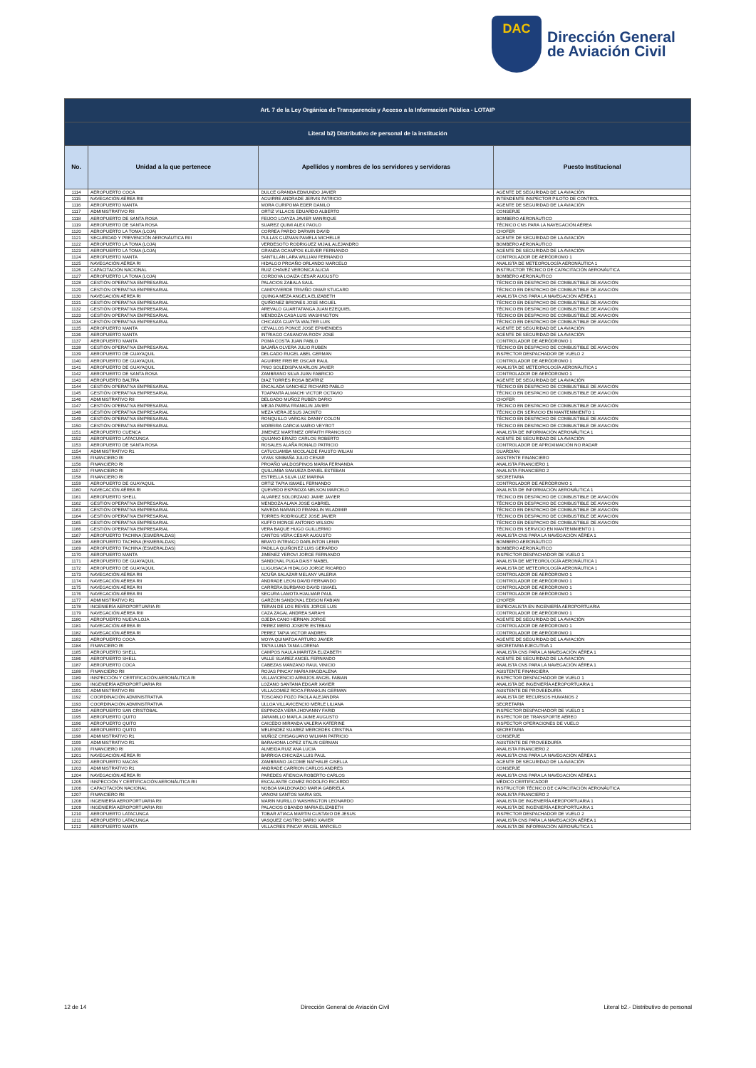DAC
Dirección General
de Aviación Civil
| Art. 7 de la Ley Orgánica de Transparencia y Acceso a la Información Pública - LOTAIP | | | |
| --- | --- | --- | --- |
| Literal b2) Distributivo de personal de la institución | | | |
| No. | Unidad a la que pertenece | Apellidos y nombres de los servidores y servidoras | Puesto Institucional |
| 1114 | AEROPUERTO COCA | DULCE GRANDA EDMUNDO JAVIER | AGENTE DE SEGURIDAD DE LA AVIACIÓN |
| 1115 | NAVEGACIÓN AÉREA RIII | AGUIRRE ANDRADE JERVIS PATRICIO | INTENDENTE INSPECTOR PILOTO DE CONTROL |
| 1116 | AEROPUERTO MANTA | MORA CURIPOMA EDER DANILO | AGENTE DE SEGURIDAD DE LA AVIACIÓN |
| 1117 | ADMINISTRATIVO RII | ORTIZ VILLACIS EDUARDO ALBERTO | CONSERJE |
| 1118 | AEROPUERTO DE SANTA ROSA | FEIJOO LOAYZA JAVIER MANRIQUE | BOMBERO AERONÁUTICO |
| 1119 | AEROPUERTO DE SANTA ROSA | SUAREZ QUIMI ALEX PAOLO | TÉCNICO CNS PARA LA NAVEGACIÓN AÉREA |
| 1120 | AEROPUERTO LA TOMA (LOJA) | CORREA PARDO DARWIN DAVID | CHOFER |
| 1121 | SEGURIDAD Y PREVENCIÓN AERONÁUTICA RIII | PULLAS GUZMAN PAMELA MICHELLE | AGENTE DE SEGURIDAD DE LA AVIACIÓN |
| 1122 | AEROPUERTO LA TOMA (LOJA) | VERDESOTO RODRIGUEZ MIJAIL ALEJANDRO | BOMBERO AERONÁUTICO |
| 1123 | AEROPUERTO LA TOMA (LOJA) | GRANDA OCAMPOS KLEVER FERNANDO | AGENTE DE SEGURIDAD DE LA AVIACIÓN |
| 1124 | AEROPUERTO MANTA | SANTILLAN LARA WILLIAM FERNANDO | CONTROLADOR DE AERÓDROMO 1 |
| 1125 | NAVEGACIÓN AÉREA RI | HIDALGO PROAÑO ORLANDO MARCELO | ANALISTA DE METEOROLOGÍA AERONÁUTICA 1 |
| 1126 | CAPACITACIÓN NACIONAL | RUIZ CHAVEZ VERONICA ALICIA | INSTRUCTOR TÉCNICO DE CAPACITACIÓN AERONÁUTICA |
| 1127 | AEROPUERTO LA TOMA (LOJA) | CORDOVA LOAIZA CESAR AUGUSTO | BOMBERO AERONÁUTICO |
| 1128 | GESTIÓN OPERATIVA EMPRESARIAL | PALACIOS ZABALA SAUL | TÉCNICO EN DESPACHO DE COMBUSTIBLE DE AVIACIÓN |
| 1129 | GESTIÓN OPERATIVA EMPRESARIAL | CAMPOVERDE TRIVIÑO OMAR STUGARD | TÉCNICO EN DESPACHO DE COMBUSTIBLE DE AVIACIÓN |
| 1130 | NAVEGACIÓN AÉREA RI | QUINGA MEZA ANGELA ELIZABETH | ANALISTA CNS PARA LA NAVEGACIÓN AÉREA 1 |
| 1131 | GESTIÓN OPERATIVA EMPRESARIAL | QUIÑONEZ BRIONES JOSE MIGUEL | TÉCNICO EN DESPACHO DE COMBUSTIBLE DE AVIACIÓN |
| 1132 | GESTIÓN OPERATIVA EMPRESARIAL | AREVALO GUARTATANGA JUAN EZEQUIEL | TÉCNICO EN DESPACHO DE COMBUSTIBLE DE AVIACIÓN |
| 1133 | GESTIÓN OPERATIVA EMPRESARIAL | MENDOZA CASA LUIS WASHINGTON | TÉCNICO EN DESPACHO DE COMBUSTIBLE DE AVIACIÓN |
| 1134 | GESTIÓN OPERATIVA EMPRESARIAL | CHICAIZA GUAYTA WALTER LUIS | TÉCNICO EN DESPACHO DE COMBUSTIBLE DE AVIACIÓN |
| 1135 | AEROPUERTO MANTA | CEVALLOS PONCE JOSE EPIMENIDES | AGENTE DE SEGURIDAD DE LA AVIACIÓN |
| 1136 | AEROPUERTO MANTA | INTRIAGO CASANOVA RODY JOSE | AGENTE DE SEGURIDAD DE LA AVIACIÓN |
| 1137 | AEROPUERTO MANTA | POMA COSTA JUAN PABLO | CONTROLADOR DE AERÓDROMO 1 |
| 1138 | GESTIÓN OPERATIVA EMPRESARIAL | BAJAÑA OLVERA JULIO RUBEN | TÉCNICO EN DESPACHO DE COMBUSTIBLE DE AVIACIÓN |
| 1139 | AEROPUERTO DE GUAYAQUIL | DELGADO RUGEL ABEL GERMAN | INSPECTOR DESPACHADOR DE VUELO 2 |
| 1140 | AEROPUERTO DE GUAYAQUIL | AGUIRRE FREIRE OSCAR RAUL | CONTROLADOR DE AERÓDROMO 1 |
| 1141 | AEROPUERTO DE GUAYAQUIL | PINO SOLEDISPA MARLON JAVIER | ANALISTA DE METEOROLOGÍA AERONÁUTICA 1 |
| 1142 | AEROPUERTO DE SANTA ROSA | ZAMBRANO SILVA JUAN FABRICIO | CONTROLADOR DE AERÓDROMO 1 |
| 1143 | AEROPUERTO BALTRA | DIAZ TORRES ROSA BEATRIZ | AGENTE DE SEGURIDAD DE LA AVIACIÓN |
| 1144 | GESTIÓN OPERATIVA EMPRESARIAL | ENCALADA SANCHEZ RICHARD PABLO | TÉCNICO EN DESPACHO DE COMBUSTIBLE DE AVIACIÓN |
| 1145 | GESTIÓN OPERATIVA EMPRESARIAL | TOAPANTA ALMACHI VICTOR OCTAVIO | TÉCNICO EN DESPACHO DE COMBUSTIBLE DE AVIACIÓN |
| 1146 | ADMINISTRATIVO RII | DELGADO MUÑOZ RUBEN DARIO | CHOFER |
| 1147 | GESTIÓN OPERATIVA EMPRESARIAL | MEJIA PARRA FRANKLIN JAVIER | TÉCNICO EN DESPACHO DE COMBUSTIBLE DE AVIACIÓN |
| 1148 | GESTIÓN OPERATIVA EMPRESARIAL | MEZA VERA JESUS JACINTO | TÉCNICO EN SERVICIO EN MANTENIMIENTO 1 |
| 1149 | GESTIÓN OPERATIVA EMPRESARIAL | RONQUILLO VARGAS DANNY COLON | TÉCNICO EN DESPACHO DE COMBUSTIBLE DE AVIACIÓN |
| 1150 | GESTIÓN OPERATIVA EMPRESARIAL | MOREIRA GARCIA MARIO VEYROT | TÉCNICO EN DESPACHO DE COMBUSTIBLE DE AVIACIÓN |
| 1151 | AEROPUERTO CUENCA | JIMENEZ MARTINEZ ORFAITH FRANCISCO | ANALISTA DE INFORMACIÓN AERONÁUTICA 1 |
| 1152 | AEROPUERTO LATACUNGA | QUIJANO ERAZO CARLOS ROBERTO | AGENTE DE SEGURIDAD DE LA AVIACIÓN |
| 1153 | AEROPUERTO DE SANTA ROSA | ROSALES ALAÑA RONALD PATRICIO | CONTROLADOR DE APROXIMACIÓN NO RADAR |
| 1154 | ADMINISTRATIVO R1 | CATUCUAMBA NICOLALDE FAUSTO WILIAN | GUARDIÁN |
| 1155 | FINANCIERO RI | VIVAS SIMBAÑA JULIO CESAR | ASISTENTE FINANCIERO |
| 1156 | FINANCIERO RI | PROAÑO VALDOSPINOS MARIA FERNANDA | ANALISTA FINANCIERO 1 |
| 1157 | FINANCIERO RI | QUILUMBA SAMUEZA DANIEL ESTEBAN | ANALISTA FINANCIERO 2 |
| 1158 | FINANCIERO RI | ESTRELLA SILVA LUZ MARINA | SECRETARIA |
| 1159 | AEROPUERTO DE GUAYAQUIL | ORTIZ TAPIA ISMAEL FERNANDO | CONTROLADOR DE AERÓDROMO 1 |
| 1160 | NAVEGACIÓN AÉREA RI | QUEVEDO ESPINOZA NELSON MARCELO | ANALISTA DE INFORMACIÓN AERONÁUTICA 1 |
| 1161 | AEROPUERTO SHELL | ALVAREZ SOLORZANO JAIME JAVIER | TÉCNICO EN DESPACHO DE COMBUSTIBLE DE AVIACIÓN |
| 1162 | GESTIÓN OPERATIVA EMPRESARIAL | MENDOZA ALAVA JOSE GABRIEL | TÉCNICO EN DESPACHO DE COMBUSTIBLE DE AVIACIÓN |
| 1163 | GESTIÓN OPERATIVA EMPRESARIAL | NAVEDA NARANJO FRANKLIN WLADIMIR | TÉCNICO EN DESPACHO DE COMBUSTIBLE DE AVIACIÓN |
| 1164 | GESTIÓN OPERATIVA EMPRESARIAL | TORRES RODRIGUEZ JOSE JAVIER | TÉCNICO EN DESPACHO DE COMBUSTIBLE DE AVIACIÓN |
| 1165 | GESTIÓN OPERATIVA EMPRESARIAL | KUFFO MONGE ANTONIO WILSON | TÉCNICO EN DESPACHO DE COMBUSTIBLE DE AVIACIÓN |
| 1166 | GESTIÓN OPERATIVA EMPRESARIAL | VERA BAQUE HUGO GUILLERMO | TÉCNICO EN SERVICIO EN MANTENIMIENTO 1 |
| 1167 | AEROPUERTO TACHINA (ESMERALDAS) | CANTOS VERA CESAR AUGUSTO | ANALISTA CNS PARA LA NAVEGACIÓN AÉREA 1 |
| 1168 | AEROPUERTO TACHINA (ESMERALDAS) | BRAVO INTRIAGO DARLINTON LENIN | BOMBERO AERONÁUTICO |
| 1169 | AEROPUERTO TACHINA (ESMERALDAS) | PADILLA QUIÑONEZ LUIS GERARDO | BOMBERO AERONÁUTICO |
| 1170 | AEROPUERTO MANTA | JIMENEZ YEROVI JORGE FERNANDO | INSPECTOR DESPACHADOR DE VUELO 1 |
| 1171 | AEROPUERTO DE GUAYAQUIL | SANDOVAL PUGA DAISY MABEL | ANALISTA DE METEOROLOGÍA AERONÁUTICA 1 |
| 1172 | AEROPUERTO DE GUAYAQUIL | LLIGUISACA HIDALGO JORGE RICARDO | ANALISTA DE METEOROLOGÍA AERONÁUTICA 1 |
| 1173 | NAVEGACIÓN AÉREA RII | ACUÑA SALAZAR MELANY VALERIA | CONTROLADOR DE AERÓDROMO 1 |
| 1174 | NAVEGACIÓN AÉREA RII | ANDRADE LEON DAVID FERNANDO | CONTROLADOR DE AERÓDROMO 1 |
| 1175 | NAVEGACIÓN AÉREA RII | CARRERA BURBANO DAVID ISMAEL | CONTROLADOR DE AERÓDROMO 1 |
| 1176 | NAVEGACIÓN AÉREA RII | SEGURA LAMOTA HJALMAR PAUL | CONTROLADOR DE AERÓDROMO 1 |
| 1177 | ADMINISTRATIVO R1 | GARZON SANDOVAL EDISON FABIAN | CHOFER |
| 1178 | INGENIERÍA AEROPORTUARIA RI | TERAN DE LOS REYES JORGE LUIS | ESPECIALISTA EN INGENIERÍA AEROPORTUARIA |
| 1179 | NAVEGACIÓN AÉREA RIII | CAZA ZAGAL ANDREA SARAHI | CONTROLADOR DE AERÓDROMO 1 |
| 1180 | AEROPUERTO NUEVA LOJA | OJEDA CANO HERNAN JORGE | AGENTE DE SEGURIDAD DE LA AVIACIÓN |
| 1181 | NAVEGACIÓN AÉREA RI | PEREZ MERO JOSEPE ESTEBAN | CONTROLADOR DE AERÓDROMO 1 |
| 1182 | NAVEGACIÓN AÉREA RI | PEREZ TAPIA VICTOR ANDRES | CONTROLADOR DE AERÓDROMO 1 |
| 1183 | AEROPUERTO COCA | MOYA QUINATOA ARTURO JAVIER | AGENTE DE SEGURIDAD DE LA AVIACIÓN |
| 1184 | FINANCIERO RI | TAPIA LUNA TANIA LORENA | SECRETARIA EJECUTIVA 1 |
| 1185 | AEROPUERTO SHELL | CAMPOS NAULA MARITZA ELIZABETH | ANALISTA CNS PARA LA NAVEGACIÓN AÉREA 1 |
| 1186 | AEROPUERTO SHELL | VALLE SUAREZ ANGEL FERNANDO | AGENTE DE SEGURIDAD DE LA AVIACIÓN |
| 1187 | AEROPUERTO COCA | CABEZAS MANZANO RAUL VINICIO | ANALISTA CNS PARA LA NAVEGACIÓN AÉREA 1 |
| 1188 | FINANCIERO RII | ROJAS PINCAY MARIA MAGDALENA | ASISTENTE FINANCIERA |
| 1189 | INSPECCIÓN Y CERTIFICACIÓN AERONÁUTICA RI | VILLAVICENCIO ARMIJOS ANGEL FABIAN | INSPECTOR DESPACHADOR DE VUELO 1 |
| 1190 | INGENIERÍA AEROPORTUARIA RII | LOZANO SANTANA EDGAR XAVIER | ANALISTA DE INGENIERÍA AEROPORTUARIA 1 |
| 1191 | ADMINISTRATIVO RII | VILLAGOMEZ ROCA FRANKLIN GERMAN | ASISTENTE DE PROVEEDURÍA |
| 1192 | COORDINACIÓN ADMINISTRATIVA | TOSCANO POZO PAOLA ALEJANDRA | ANALISTA DE RECURSOS HUMANOS 2 |
| 1193 | COORDINACIÓN ADMINISTRATIVA | ULLOA VILLAVICENCIO MERLE LILIANA | SECRETARIA |
| 1194 | AEROPUERTO SAN CRISTÓBAL | ESPINOZA VERA JHOVANNY FARID | INSPECTOR DESPACHADOR DE VUELO 1 |
| 1195 | AEROPUERTO QUITO | JARAMILLO MAFLA JAIME AUGUSTO | INSPECTOR DE TRANSPORTE AÉREO |
| 1196 | AEROPUERTO QUITO | CAICEDO MIRANDA VALERIA KATERINE | INSPECTOR OPERACIONES DE VUELO |
| 1197 | AEROPUERTO QUITO | MELENDEZ SUAREZ MERCEDES CRISTINA | SECRETARIA |
| 1198 | ADMINISTRATIVO R1 | MUÑOZ CHISAGUANO WILMAN PATRICIO | CONSERJE |
| 1199 | ADMINISTRATIVO R1 | BARAHONA LOPEZ STALIN GERMAN | ASISTENTE DE PROVEEDURÍA |
| 1200 | FINANCIERO RI | ALMEIDA RUIZ ANA LUCIA | ANALISTA FINANCIERO 2 |
| 1201 | NAVEGACIÓN AÉREA RI | BARRIGA CHICAIZA LUIS PAUL | ANALISTA CNS PARA LA NAVEGACIÓN AÉREA 1 |
| 1202 | AEROPUERTO MACAS | ZAMBRANO JACOME NATHALIE GISELLA | AGENTE DE SEGURIDAD DE LA AVIACIÓN |
| 1203 | ADMINISTRATIVO R1 | ANDRADE CARRION CARLOS ANDRES | CONSERJE |
| 1204 | NAVEGACIÓN AÉREA RI | PAREDES ATIENCIA ROBERTO CARLOS | ANALISTA CNS PARA LA NAVEGACIÓN AÉREA 1 |
| 1205 | INSPECCIÓN Y CERTIFICACIÓN AERONÁUTICA RII | ESCALANTE GOMEZ RODOLFO RICARDO | MÉDICO CERTIFICADOR |
| 1206 | CAPACITACIÓN NACIONAL | NOBOA MALDONADO MARIA GABRIELA | INSTRUCTOR TÉCNICO DE CAPACITACIÓN AERONÁUTICA |
| 1207 | FINANCIERO RII | VANONI SANTOS MARIA SOL | ANALISTA FINANCIERO 2 |
| 1208 | INGENIERÍA AEROPORTUARIA RII | MARIN MURILLO WASHINGTON LEONARDO | ANALISTA DE INGENIERÍA AEROPORTUARIA 1 |
| 1209 | INGENIERÍA AEROPORTUARIA RIII | PALACIOS OBANDO MARIA ELIZABETH | ANALISTA DE INGENIERÍA AEROPORTUARIA 1 |
| 1210 | AEROPUERTO LATACUNGA | TOBAR ATIAGA MARTIN GUSTAVO DE JESUS | INSPECTOR DESPACHADOR DE VUELO 2 |
| 1211 | AEROPUERTO LATACUNGA | VASQUEZ CASTRO DARIO XAVIER | ANALISTA CNS PARA LA NAVEGACIÓN AÉREA 1 |
| 1212 | AEROPUERTO MANTA | VILLACRES PINCAY ANGEL MARCELO | ANALISTA DE INFORMACIÓN AERONÁUTICA 1 |
12 de 14 Dirección General de Aviación Civil Literal b2.- Distributivo de personal